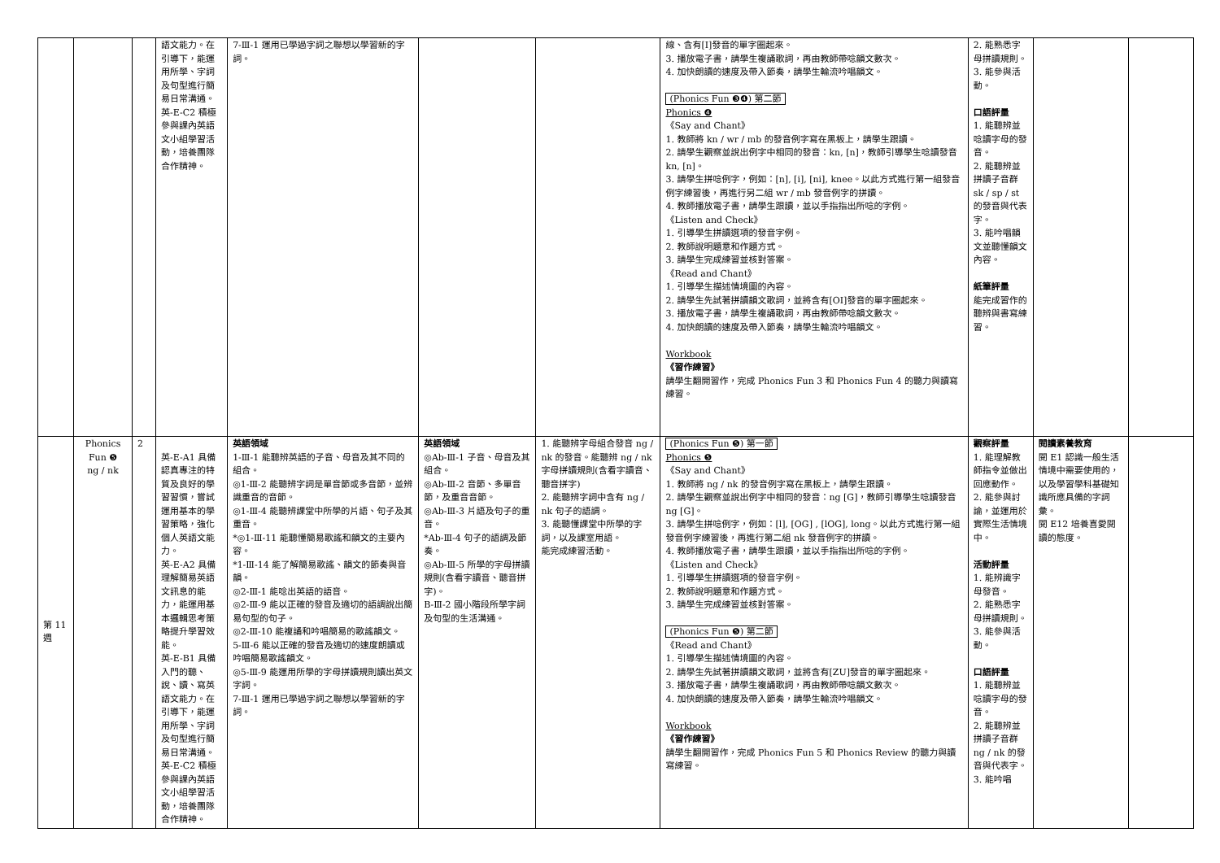| | | | 語文能力。在引導下，能運用所學、字詞及句型進行簡易日常溝通。 英-E-C2 積極參與課內英語文小組學習活動，培養團隊合作精神。 | 7-Ⅲ-1 運用已學過字詞之聯想以學習新的字詞。 | | | 線、含有[I]發音的單字圈起來。 3. 播放電子書，請學生複誦歌詞，再由教師帶唸韻文數次。 4. 加快朗讀的速度及帶入節奏，請學生輪流吟唱韻文。 (Phonics Fun ❸❹) 第二節 Phonics ❹ 《Say and Chant》 1. 教師將 kn / wr / mb 的發音例字寫在黑板上，請學生跟讀。 2. 請學生觀察並說出例字中相同的發音：kn, [n]，教師引導學生唸讀發音 kn, [n]。 3. 請學生拼唸例字，例如：[n], [i], [ni], knee。以此方式進行第一組發音例字練習後，再進行另二組 wr / mb 發音例字的拼讀。 4. 教師播放電子書，請學生跟讀，並以手指指出所唸的字例。 《Listen and Check》 1. 引導學生拼讀選項的發音字例。 2. 教師說明題意和作題方式。 3. 請學生完成練習並核對答案。 《Read and Chant》 1. 引導學生描述情境圖的內容。 2. 請學生先試著拼讀韻文歌詞，並將含有[OI]發音的單字圈起來。 3. 播放電子書，請學生複誦歌詞，再由教師帶唸韻文數次。 4. 加快朗讀的速度及帶入節奏，請學生輪流吟唱韻文。 Workbook 《習作練習》 請學生翻開習作，完成 Phonics Fun 3 和 Phonics Fun 4 的聽力與讀寫練習。 | 2. 能熟悉字母拼讀規則。 3. 能參與活動。 口語評量 1. 能聽辨並唸讀字母的發音。 2. 能聽辨並拼讀子音群 sk / sp / st 的發音與代表字。 3. 能吟唱韻文並聽懂韻文內容。 紙筆評量 能完成習作的聽辨與書寫練習。 | | |
| 第 11 週 | Phonics Fun ❺ ng / nk | 2 | 英-E-A1 具備認真專注的特質及良好的學習習慣，嘗試運用基本的學習策略，強化個人英語文能力。 英-E-A2 具備理解簡易英語文訊息的能力，能運用基本邏輯思考策略提升學習效能。 英-E-B1 具備入門的聽、說、讀、寫英語文能力。在引導下，能運用所學、字詞及句型進行簡易日常溝通。 英-E-C2 積極參與課內英語文小組學習活動，培養團隊合作精神。 | 英語領域 1-Ⅲ-1 能聽辨英語的子音、母音及其不同的組合。 ◎1-Ⅲ-2 能聽辨字詞是單音節或多音節，並辨識重音的音節。 ◎1-Ⅲ-4 能聽辨課堂中所學的片語、句子及其重音。 *◎1-Ⅲ-11 能聽懂簡易歌謠和韻文的主要內容。 *1-Ⅲ-14 能了解簡易歌謠、韻文的節奏與音韻。 ◎2-Ⅲ-1 能唸出英語的語音。 ◎2-Ⅲ-9 能以正確的發音及適切的語調說出簡易句型的句子。 ◎2-Ⅲ-10 能複誦和吟唱簡易的歌謠韻文。 5-Ⅲ-6 能以正確的發音及適切的速度朗讀或吟唱簡易歌謠韻文。 ◎5-Ⅲ-9 能運用所學的字母拼讀規則讀出英文字詞。 7-Ⅲ-1 運用已學過字詞之聯想以學習新的字詞。 | 英語領域 ◎Ab-Ⅲ-1 子音、母音及其組合。 ◎Ab-Ⅲ-2 音節、多單音節，及重音音節。 ◎Ab-Ⅲ-3 片語及句子的重音。 *Ab-Ⅲ-4 句子的語調及節奏。 ◎Ab-Ⅲ-5 所學的字母拼讀規則(含看字讀音、聽音拼字)。 B-Ⅲ-2 國小階段所學字詞及句型的生活溝通。 | 1. 能聽辨字母組合發音 ng / nk 的發音。能聽辨 ng / nk 字母拼讀規則(含看字讀音、聽音拼字) 2. 能聽辨字詞中含有 ng / nk 句子的語調。 3. 能聽懂課堂中所學的字詞，以及課室用語。 能完成練習活動。 | (Phonics Fun ❺) 第一節 Phonics ❺ 《Say and Chant》 1. 教師將 ng / nk 的發音例字寫在黑板上，請學生跟讀。 2. 請學生觀察並說出例字中相同的發音：ng [G]，教師引導學生唸讀發音 ng [G]。 3. 請學生拼唸例字，例如：[l], [OG] , [lOG], long。以此方式進行第一組發音例字練習後，再進行第二組 nk 發音例字的拼讀。 4. 教師播放電子書，請學生跟讀，並以手指指出所唸的字例。 《Listen and Check》 1. 引導學生拼讀選項的發音字例。 2. 教師說明題意和作題方式。 3. 請學生完成練習並核對答案。 (Phonics Fun ❺) 第二節 《Read and Chant》 1. 引導學生描述情境圖的內容。 2. 請學生先試著拼讀韻文歌詞，並將含有[ZU]發音的單字圈起來。 3. 播放電子書，請學生複誦歌詞，再由教師帶唸韻文數次。 4. 加快朗讀的速度及帶入節奏，請學生輪流吟唱韻文。 Workbook 《習作練習》 請學生翻開習作，完成 Phonics Fun 5 和 Phonics Review 的聽力與讀寫練習。 | 觀察評量 1. 能理解教師指令並做出回應動作。 2. 能參與討論，並運用於實際生活情境中。 活動評量 1. 能辨識字母發音。 2. 能熟悉字母拼讀規則。 3. 能參與活動。 口語評量 1. 能聽辨並唸讀字母的發音。 2. 能聽辨並拼讀子音群 ng / nk 的發音與代表字。 3. 能吟唱 | 閱讀素養教育 閱 E1 認識一般生活情境中需要使用的，以及學習學科基礎知識所應具備的字詞彙。 閱 E12 培養喜愛閱讀的態度。 | |